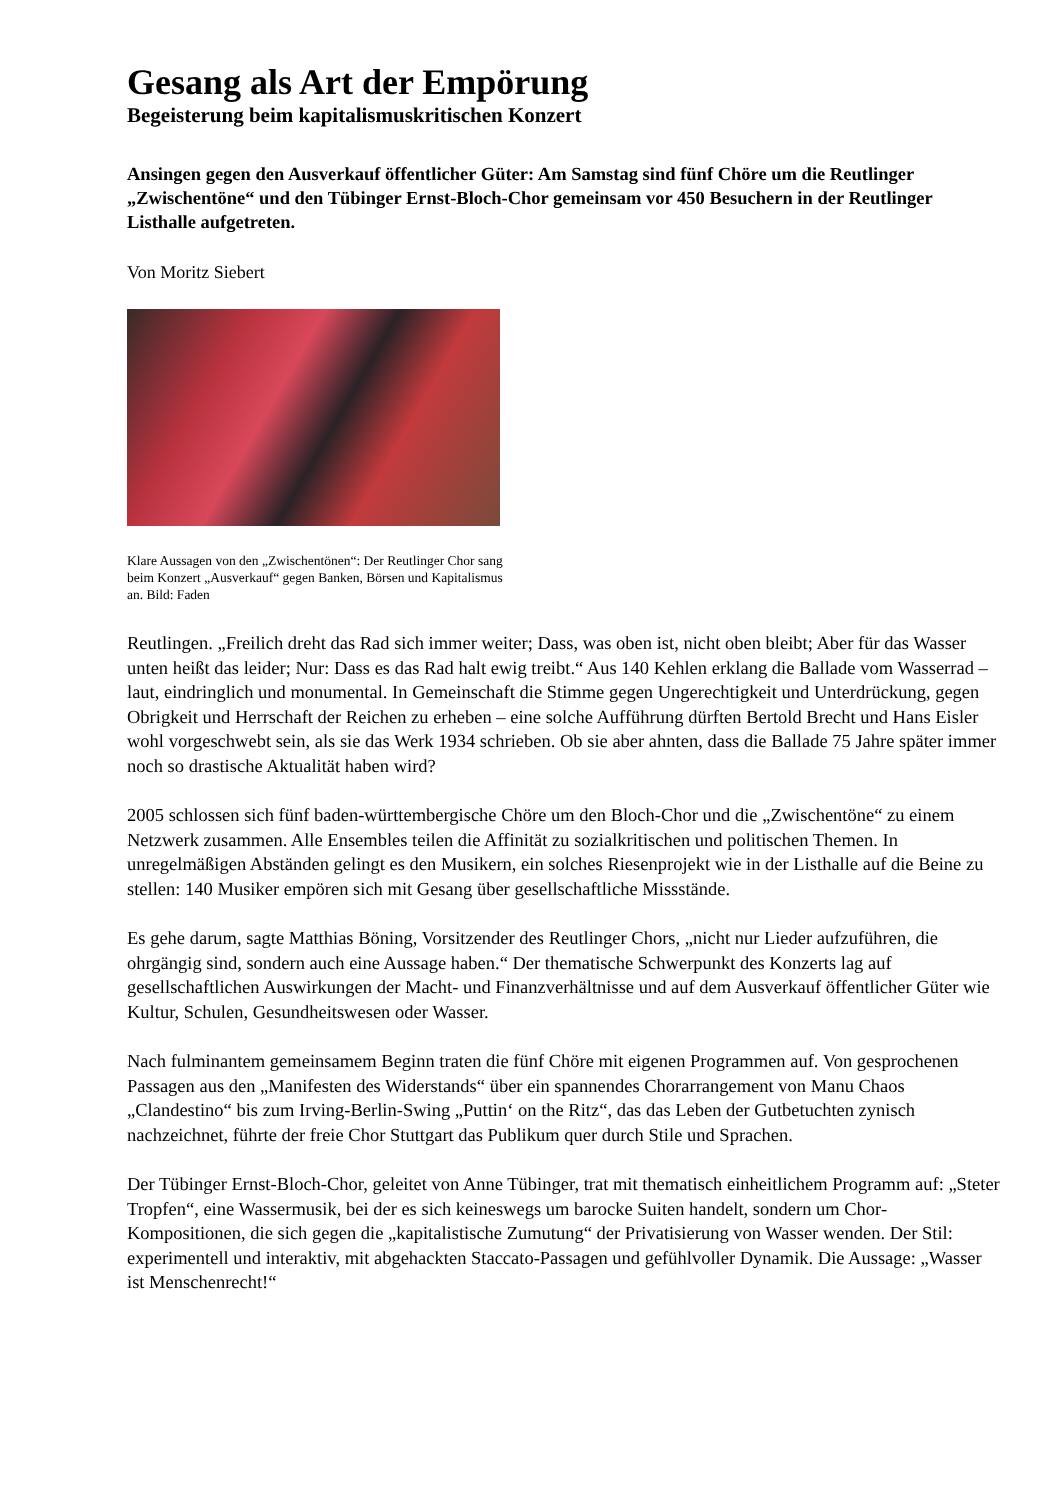Gesang als Art der Empörung
Begeisterung beim kapitalismuskritischen Konzert
Ansingen gegen den Ausverkauf öffentlicher Güter: Am Samstag sind fünf Chöre um die Reutlinger „Zwischentöne“ und den Tübinger Ernst-Bloch-Chor gemeinsam vor 450 Besuchern in der Reutlinger Listhalle aufgetreten.
Von Moritz Siebert
Klare Aussagen von den „Zwischentönen“: Der Reutlinger Chor sang beim Konzert „Ausverkauf“ gegen Banken, Börsen und Kapitalismus an. Bild: Faden
Reutlingen. „Freilich dreht das Rad sich immer weiter; Dass, was oben ist, nicht oben bleibt; Aber für das Wasser unten heißt das leider; Nur: Dass es das Rad halt ewig treibt.“ Aus 140 Kehlen erklang die Ballade vom Wasserrad – laut, eindringlich und monumental. In Gemeinschaft die Stimme gegen Ungerechtigkeit und Unterdrückung, gegen Obrigkeit und Herrschaft der Reichen zu erheben – eine solche Aufführung dürften Bertold Brecht und Hans Eisler wohl vorgeschwebt sein, als sie das Werk 1934 schrieben. Ob sie aber ahnten, dass die Ballade 75 Jahre später immer noch so drastische Aktualität haben wird?
2005 schlossen sich fünf baden-württembergische Chöre um den Bloch-Chor und die „Zwischentöne“ zu einem Netzwerk zusammen. Alle Ensembles teilen die Affinität zu sozialkritischen und politischen Themen. In unregelmäßigen Abständen gelingt es den Musikern, ein solches Riesenprojekt wie in der Listhalle auf die Beine zu stellen: 140 Musiker empören sich mit Gesang über gesellschaftliche Missstände.
Es gehe darum, sagte Matthias Böning, Vorsitzender des Reutlinger Chors, „nicht nur Lieder aufzuführen, die ohrgängig sind, sondern auch eine Aussage haben.“ Der thematische Schwerpunkt des Konzerts lag auf gesellschaftlichen Auswirkungen der Macht- und Finanzverhältnisse und auf dem Ausverkauf öffentlicher Güter wie Kultur, Schulen, Gesundheitswesen oder Wasser.
Nach fulminantem gemeinsamem Beginn traten die fünf Chöre mit eigenen Programmen auf. Von gesprochenen Passagen aus den „Manifesten des Widerstands“ über ein spannendes Chorarrangement von Manu Chaos „Clandestino“ bis zum Irving-Berlin-Swing „Puttin‘ on the Ritz“, das das Leben der Gutbetuchten zynisch nachzeichnet, führte der freie Chor Stuttgart das Publikum quer durch Stile und Sprachen.
Der Tübinger Ernst-Bloch-Chor, geleitet von Anne Tübinger, trat mit thematisch einheitlichem Programm auf: „Steter Tropfen“, eine Wassermusik, bei der es sich keineswegs um barocke Suiten handelt, sondern um Chor-Kompositionen, die sich gegen die „kapitalistische Zumutung“ der Privatisierung von Wasser wenden. Der Stil: experimentell und interaktiv, mit abgehackten Staccato-Passagen und gefühlvoller Dynamik. Die Aussage: „Wasser ist Menschenrecht!“